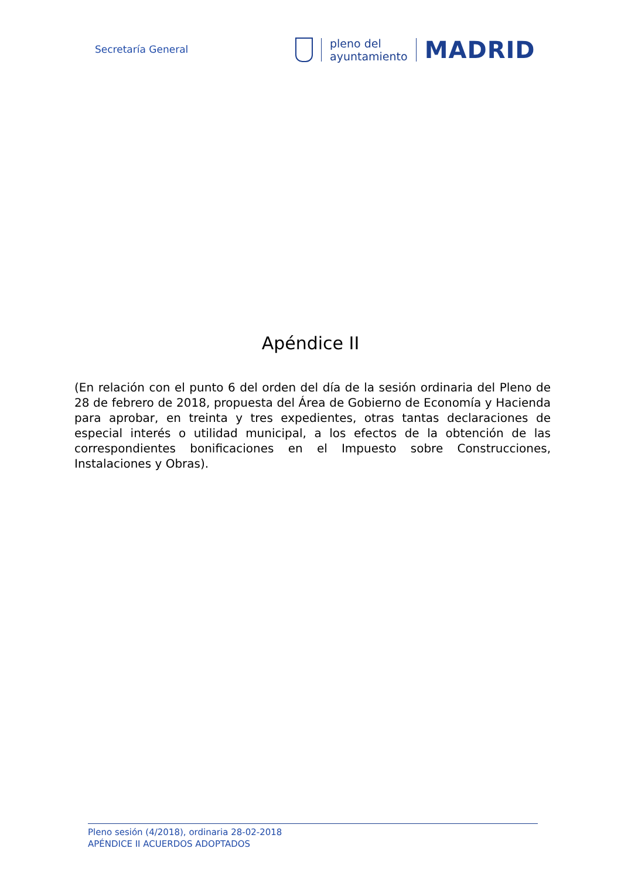Secretaría General
pleno del
ayuntamiento
MADRID
Apéndice II
(En relación con el punto 6 del orden del día de la sesión ordinaria del Pleno de 28 de febrero de 2018, propuesta del Área de Gobierno de Economía y Hacienda para aprobar, en treinta y tres expedientes, otras tantas declaraciones de especial interés o utilidad municipal, a los efectos de la obtención de las correspondientes bonificaciones en el Impuesto sobre Construcciones, Instalaciones y Obras).
Pleno sesión (4/2018), ordinaria 28-02-2018
APÉNDICE II ACUERDOS ADOPTADOS